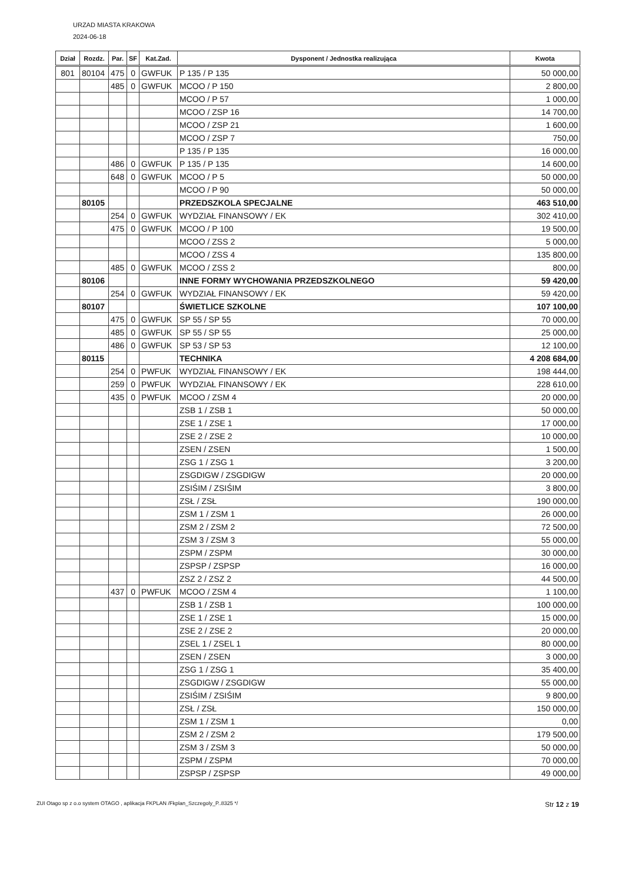URZAD MIASTA KRAKOWA
2024-06-18
| Dział | Rozdz. | Par. | SF | Kat.Zad. | Dysponent / Jednostka realizująca | Kwota |
| --- | --- | --- | --- | --- | --- | --- |
| 801 | 80104 | 475 | 0 | GWFUK | P 135 / P 135 | 50 000,00 |
| | | 485 | 0 | GWFUK | MCOO / P 150 | 2 800,00 |
| | | | | | MCOO / P 57 | 1 000,00 |
| | | | | | MCOO / ZSP 16 | 14 700,00 |
| | | | | | MCOO / ZSP 21 | 1 600,00 |
| | | | | | MCOO / ZSP 7 | 750,00 |
| | | | | | P 135 / P 135 | 16 000,00 |
| | | 486 | 0 | GWFUK | P 135 / P 135 | 14 600,00 |
| | | 648 | 0 | GWFUK | MCOO / P 5 | 50 000,00 |
| | | | | | MCOO / P 90 | 50 000,00 |
| | 80105 | | | | PRZEDSZKOLA SPECJALNE | 463 510,00 |
| | | 254 | 0 | GWFUK | WYDZIAŁ FINANSOWY / EK | 302 410,00 |
| | | 475 | 0 | GWFUK | MCOO / P 100 | 19 500,00 |
| | | | | | MCOO / ZSS 2 | 5 000,00 |
| | | | | | MCOO / ZSS 4 | 135 800,00 |
| | | 485 | 0 | GWFUK | MCOO / ZSS 2 | 800,00 |
| | 80106 | | | | INNE FORMY WYCHOWANIA PRZEDSZKOLNEGO | 59 420,00 |
| | | 254 | 0 | GWFUK | WYDZIAŁ FINANSOWY / EK | 59 420,00 |
| | 80107 | | | | ŚWIETLICE SZKOLNE | 107 100,00 |
| | | 475 | 0 | GWFUK | SP 55 / SP 55 | 70 000,00 |
| | | 485 | 0 | GWFUK | SP 55 / SP 55 | 25 000,00 |
| | | 486 | 0 | GWFUK | SP 53 / SP 53 | 12 100,00 |
| | 80115 | | | | TECHNIKA | 4 208 684,00 |
| | | 254 | 0 | PWFUK | WYDZIAŁ FINANSOWY / EK | 198 444,00 |
| | | 259 | 0 | PWFUK | WYDZIAŁ FINANSOWY / EK | 228 610,00 |
| | | 435 | 0 | PWFUK | MCOO / ZSM 4 | 20 000,00 |
| | | | | | ZSB 1 / ZSB 1 | 50 000,00 |
| | | | | | ZSE 1 / ZSE 1 | 17 000,00 |
| | | | | | ZSE 2 / ZSE 2 | 10 000,00 |
| | | | | | ZSEN / ZSEN | 1 500,00 |
| | | | | | ZSG 1 / ZSG 1 | 3 200,00 |
| | | | | | ZSGDIGW / ZSGDIGW | 20 000,00 |
| | | | | | ZSIŚIM / ZSIŚIM | 3 800,00 |
| | | | | | ZSŁ / ZSŁ | 190 000,00 |
| | | | | | ZSM 1 / ZSM 1 | 26 000,00 |
| | | | | | ZSM 2 / ZSM 2 | 72 500,00 |
| | | | | | ZSM 3 / ZSM 3 | 55 000,00 |
| | | | | | ZSPM / ZSPM | 30 000,00 |
| | | | | | ZSPSP / ZSPSP | 16 000,00 |
| | | | | | ZSZ 2 / ZSZ 2 | 44 500,00 |
| | | 437 | 0 | PWFUK | MCOO / ZSM 4 | 1 100,00 |
| | | | | | ZSB 1 / ZSB 1 | 100 000,00 |
| | | | | | ZSE 1 / ZSE 1 | 15 000,00 |
| | | | | | ZSE 2 / ZSE 2 | 20 000,00 |
| | | | | | ZSEL 1 / ZSEL 1 | 80 000,00 |
| | | | | | ZSEN / ZSEN | 3 000,00 |
| | | | | | ZSG 1 / ZSG 1 | 35 400,00 |
| | | | | | ZSGDIGW / ZSGDIGW | 55 000,00 |
| | | | | | ZSIŚIM / ZSIŚIM | 9 800,00 |
| | | | | | ZSŁ / ZSŁ | 150 000,00 |
| | | | | | ZSM 1 / ZSM 1 | 0,00 |
| | | | | | ZSM 2 / ZSM 2 | 179 500,00 |
| | | | | | ZSM 3 / ZSM 3 | 50 000,00 |
| | | | | | ZSPM / ZSPM | 70 000,00 |
| | | | | | ZSPSP / ZSPSP | 49 000,00 |
ZUI Otago sp z o.o system OTAGO , aplikacja FKPLAN /Fkplan_Szczegoly_P..8325 */ Str 12 z 19